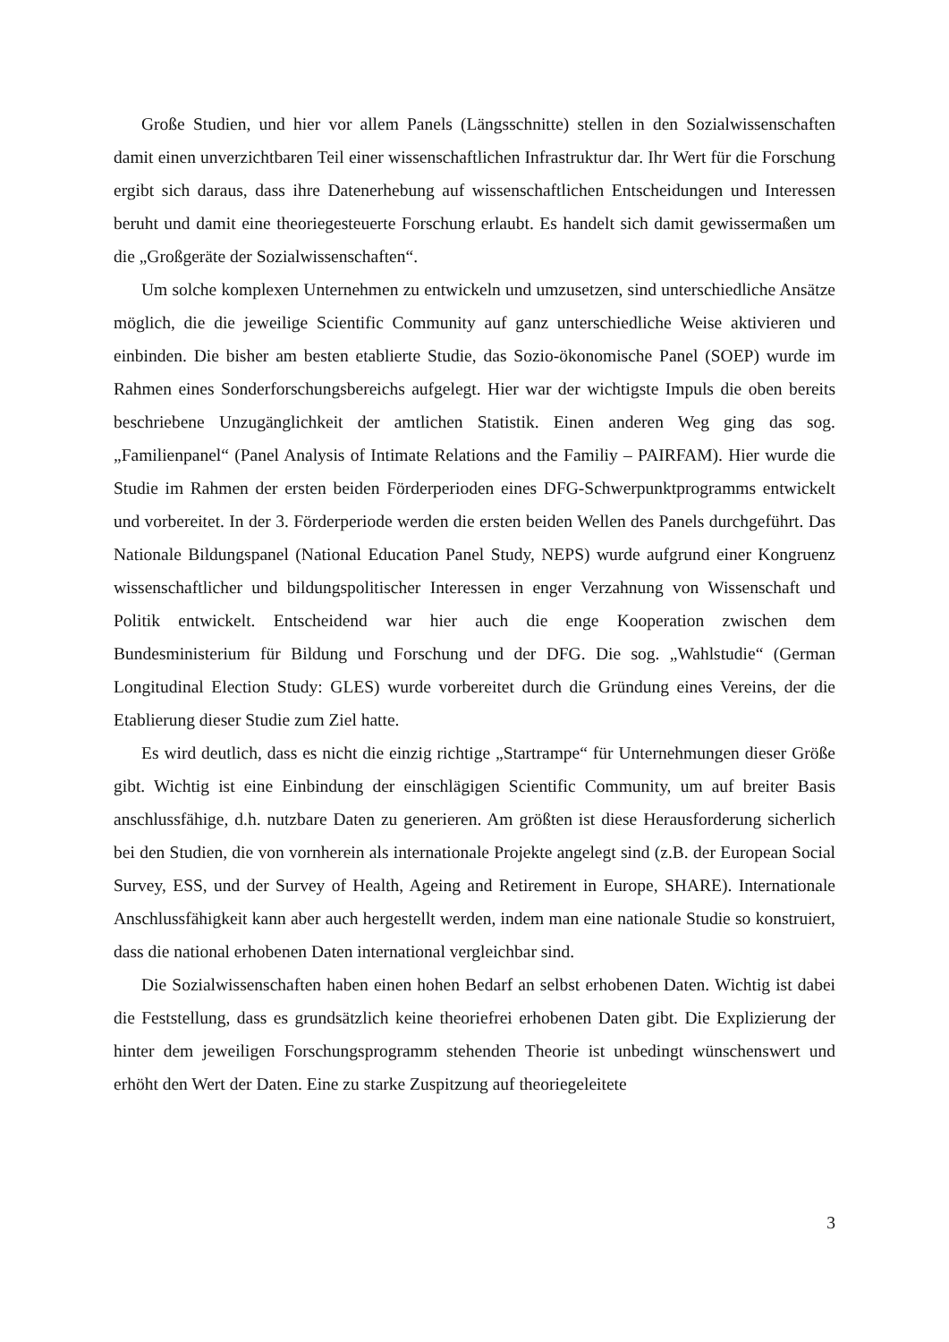Große Studien, und hier vor allem Panels (Längsschnitte) stellen in den Sozialwissenschaften damit einen unverzichtbaren Teil einer wissenschaftlichen Infrastruktur dar. Ihr Wert für die Forschung ergibt sich daraus, dass ihre Datenerhebung auf wissenschaftlichen Entscheidungen und Interessen beruht und damit eine theoriegesteuerte Forschung erlaubt. Es handelt sich damit gewissermaßen um die „Großgeräte der Sozialwissenschaften“.
Um solche komplexen Unternehmen zu entwickeln und umzusetzen, sind unterschiedliche Ansätze möglich, die die jeweilige Scientific Community auf ganz unterschiedliche Weise aktivieren und einbinden. Die bisher am besten etablierte Studie, das Sozio-ökonomische Panel (SOEP) wurde im Rahmen eines Sonderforschungsbereichs aufgelegt. Hier war der wichtigste Impuls die oben bereits beschriebene Unzugänglichkeit der amtlichen Statistik. Einen anderen Weg ging das sog. „Familienpanel“ (Panel Analysis of Intimate Relations and the Familiy – PAIRFAM). Hier wurde die Studie im Rahmen der ersten beiden Förderperioden eines DFG-Schwerpunktprogramms entwickelt und vorbereitet. In der 3. Förderperiode werden die ersten beiden Wellen des Panels durchgeführt. Das Nationale Bildungspanel (National Education Panel Study, NEPS) wurde aufgrund einer Kongruenz wissenschaftlicher und bildungspolitischer Interessen in enger Verzahnung von Wissenschaft und Politik entwickelt. Entscheidend war hier auch die enge Kooperation zwischen dem Bundesministerium für Bildung und Forschung und der DFG. Die sog. „Wahlstudie“ (German Longitudinal Election Study: GLES) wurde vorbereitet durch die Gründung eines Vereins, der die Etablierung dieser Studie zum Ziel hatte.
Es wird deutlich, dass es nicht die einzig richtige „Startrampe“ für Unternehmungen dieser Größe gibt. Wichtig ist eine Einbindung der einschlägigen Scientific Community, um auf breiter Basis anschlussfähige, d.h. nutzbare Daten zu generieren. Am größten ist diese Herausforderung sicherlich bei den Studien, die von vornherein als internationale Projekte angelegt sind (z.B. der European Social Survey, ESS, und der Survey of Health, Ageing and Retirement in Europe, SHARE). Internationale Anschlussfähigkeit kann aber auch hergestellt werden, indem man eine nationale Studie so konstruiert, dass die national erhobenen Daten international vergleichbar sind.
Die Sozialwissenschaften haben einen hohen Bedarf an selbst erhobenen Daten. Wichtig ist dabei die Feststellung, dass es grundsätzlich keine theoriefrei erhobenen Daten gibt. Die Explizierung der hinter dem jeweiligen Forschungsprogramm stehenden Theorie ist unbedingt wünschenswert und erhöht den Wert der Daten. Eine zu starke Zuspitzung auf theoriegeleitete
3